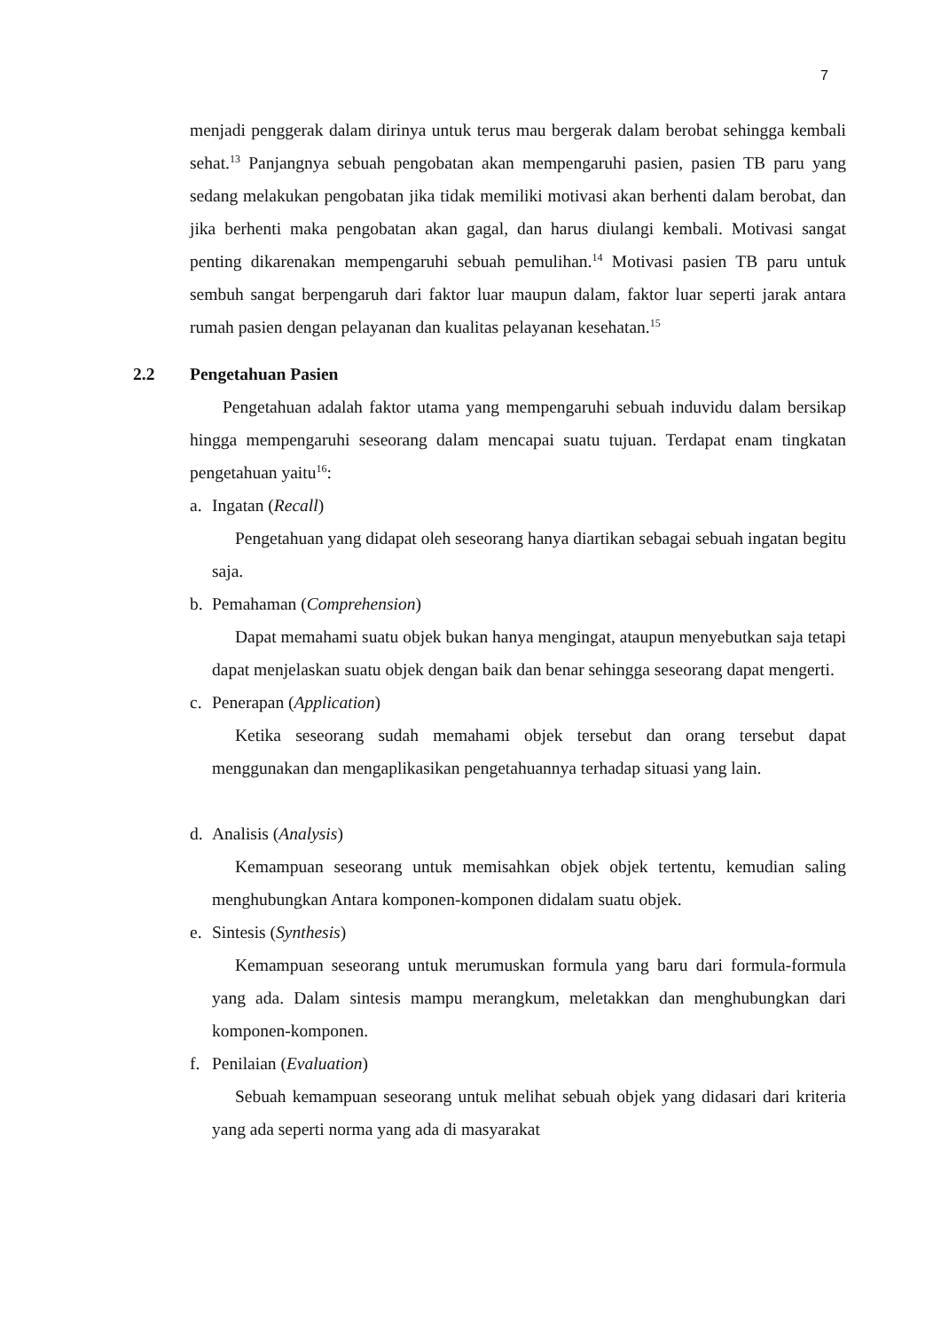7
menjadi penggerak dalam dirinya untuk terus mau bergerak dalam berobat sehingga kembali sehat.<sup>13</sup> Panjangnya sebuah pengobatan akan mempengaruhi pasien, pasien TB paru yang sedang melakukan pengobatan jika tidak memiliki motivasi akan berhenti dalam berobat, dan jika berhenti maka pengobatan akan gagal, dan harus diulangi kembali. Motivasi sangat penting dikarenakan mempengaruhi sebuah pemulihan.<sup>14</sup> Motivasi pasien TB paru untuk sembuh sangat berpengaruh dari faktor luar maupun dalam, faktor luar seperti jarak antara rumah pasien dengan pelayanan dan kualitas pelayanan kesehatan.<sup>15</sup>
2.2 Pengetahuan Pasien
Pengetahuan adalah faktor utama yang mempengaruhi sebuah induvidu dalam bersikap hingga mempengaruhi seseorang dalam mencapai suatu tujuan. Terdapat enam tingkatan pengetahuan yaitu<sup>16</sup>:
a. Ingatan (Recall)
Pengetahuan yang didapat oleh seseorang hanya diartikan sebagai sebuah ingatan begitu saja.
b. Pemahaman (Comprehension)
Dapat memahami suatu objek bukan hanya mengingat, ataupun menyebutkan saja tetapi dapat menjelaskan suatu objek dengan baik dan benar sehingga seseorang dapat mengerti.
c. Penerapan (Application)
Ketika seseorang sudah memahami objek tersebut dan orang tersebut dapat menggunakan dan mengaplikasikan pengetahuannya terhadap situasi yang lain.
d. Analisis (Analysis)
Kemampuan seseorang untuk memisahkan objek objek tertentu, kemudian saling menghubungkan Antara komponen-komponen didalam suatu objek.
e. Sintesis (Synthesis)
Kemampuan seseorang untuk merumuskan formula yang baru dari formula-formula yang ada. Dalam sintesis mampu merangkum, meletakkan dan menghubungkan dari komponen-komponen.
f. Penilaian (Evaluation)
Sebuah kemampuan seseorang untuk melihat sebuah objek yang didasari dari kriteria yang ada seperti norma yang ada di masyarakat